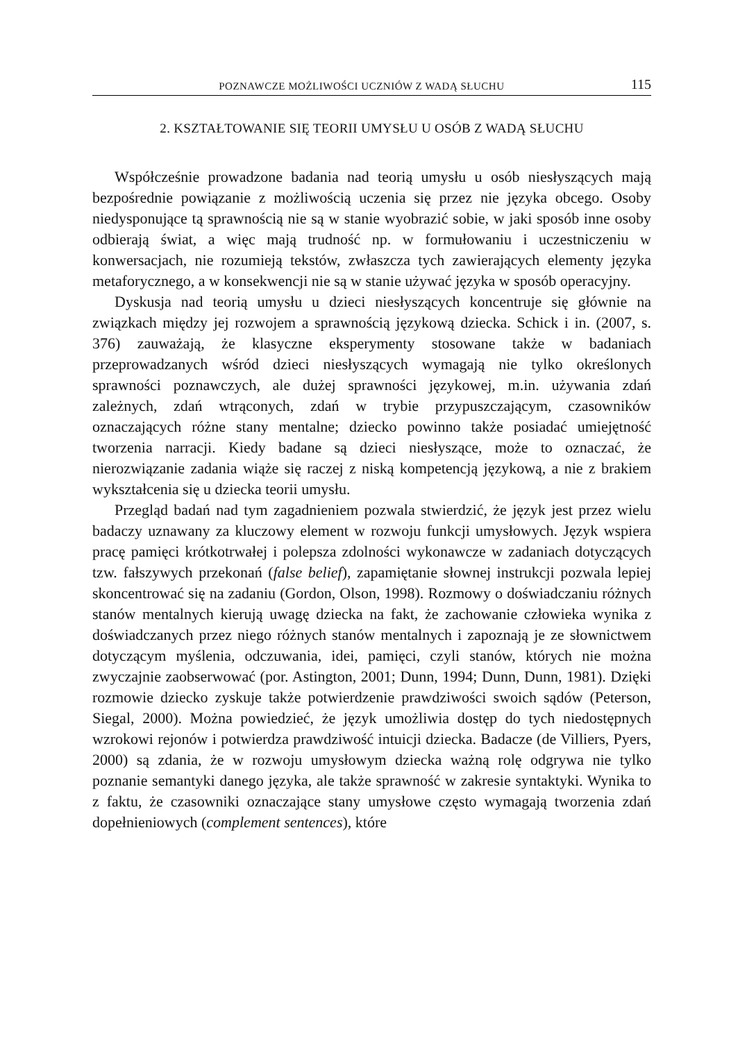POZNAWCZE MOŻLIWOŚCI UCZNIÓW Z WADĄ SŁUCHU 115
2. KSZTAŁTOWANIE SIĘ TEORII UMYSŁU U OSÓB Z WADĄ SŁUCHU
Współcześnie prowadzone badania nad teorią umysłu u osób niesłyszących mają bezpośrednie powiązanie z możliwością uczenia się przez nie języka obcego. Osoby niedysponujące tą sprawnością nie są w stanie wyobrazić sobie, w jaki sposób inne osoby odbierają świat, a więc mają trudność np. w formułowaniu i uczestniczeniu w konwersacjach, nie rozumieją tekstów, zwłaszcza tych zawierających elementy języka metaforycznego, a w konsekwencji nie są w stanie używać języka w sposób operacyjny.
Dyskusja nad teorią umysłu u dzieci niesłyszących koncentruje się głównie na związkach między jej rozwojem a sprawnością językową dziecka. Schick i in. (2007, s. 376) zauważają, że klasyczne eksperymenty stosowane także w badaniach przeprowadzanych wśród dzieci niesłyszących wymagają nie tylko określonych sprawności poznawczych, ale dużej sprawności językowej, m.in. używania zdań zależnych, zdań wtrąconych, zdań w trybie przypuszczającym, czasowników oznaczających różne stany mentalne; dziecko powinno także posiadać umiejętność tworzenia narracji. Kiedy badane są dzieci niesłyszące, może to oznaczać, że nierozwiązanie zadania wiąże się raczej z niską kompetencją językową, a nie z brakiem wykształcenia się u dziecka teorii umysłu.
Przegląd badań nad tym zagadnieniem pozwala stwierdzić, że język jest przez wielu badaczy uznawany za kluczowy element w rozwoju funkcji umysłowych. Język wspiera pracę pamięci krótkotrwałej i polepsza zdolności wykonawcze w zadaniach dotyczących tzw. fałszywych przekonań (false belief), zapamiętanie słownej instrukcji pozwala lepiej skoncentrować się na zadaniu (Gordon, Olson, 1998). Rozmowy o doświadczaniu różnych stanów mentalnych kierują uwagę dziecka na fakt, że zachowanie człowieka wynika z doświadczanych przez niego różnych stanów mentalnych i zapoznają je ze słownictwem dotyczącym myślenia, odczuwania, idei, pamięci, czyli stanów, których nie można zwyczajnie zaobserwować (por. Astington, 2001; Dunn, 1994; Dunn, Dunn, 1981). Dzięki rozmowie dziecko zyskuje także potwierdzenie prawdziwości swoich sądów (Peterson, Siegal, 2000). Można powiedzieć, że język umożliwia dostęp do tych niedostępnych wzrokowi rejonów i potwierdza prawdziwość intuicji dziecka. Badacze (de Villiers, Pyers, 2000) są zdania, że w rozwoju umysłowym dziecka ważną rolę odgrywa nie tylko poznanie semantyki danego języka, ale także sprawność w zakresie syntaktyki. Wynika to z faktu, że czasowniki oznaczające stany umysłowe często wymagają tworzenia zdań dopełnieniowych (complement sentences), które